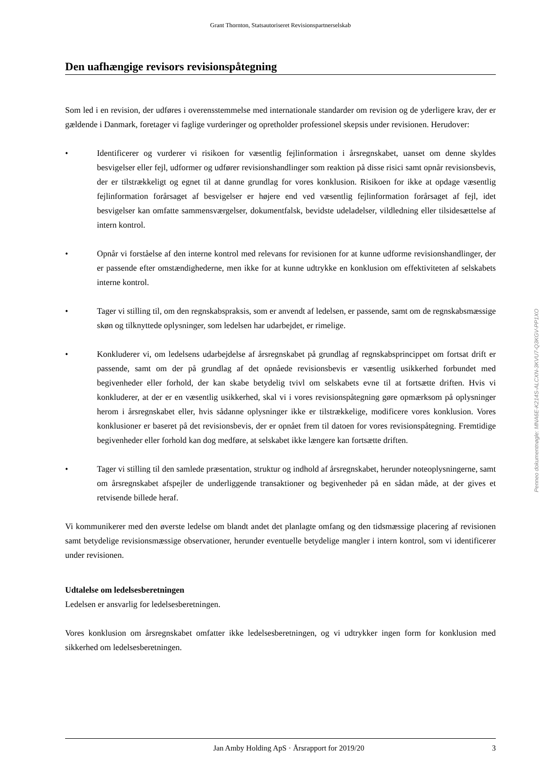Grant Thornton, Statsautoriseret Revisionspartnerselskab
Den uafhængige revisors revisionspåtegning
Som led i en revision, der udføres i overensstemmelse med internationale standarder om revision og de yderligere krav, der er gældende i Danmark, foretager vi faglige vurderinger og opretholder professionel skepsis under revisionen. Herudover:
• Identificerer og vurderer vi risikoen for væsentlig fejlinformation i årsregnskabet, uanset om denne skyldes besvigelser eller fejl, udformer og udfører revisionshandlinger som reaktion på disse risici samt opnår revisionsbevis, der er tilstrækkeligt og egnet til at danne grundlag for vores konklusion. Risikoen for ikke at opdage væsentlig fejlinformation forårsaget af besvigelser er højere end ved væsentlig fejlinformation forårsaget af fejl, idet besvigelser kan omfatte sammensværgelser, dokumentfalsk, bevidste udeladelser, vildledning eller tilsidesættelse af intern kontrol.
• Opnår vi forståelse af den interne kontrol med relevans for revisionen for at kunne udforme revisionshandlinger, der er passende efter omstændighederne, men ikke for at kunne udtrykke en konklusion om effektiviteten af selskabets interne kontrol.
• Tager vi stilling til, om den regnskabspraksis, som er anvendt af ledelsen, er passende, samt om de regnskabsmæssige skøn og tilknyttede oplysninger, som ledelsen har udarbejdet, er rimelige.
• Konkluderer vi, om ledelsens udarbejdelse af årsregnskabet på grundlag af regnskabsprincippet om fortsat drift er passende, samt om der på grundlag af det opnåede revisionsbevis er væsentlig usikkerhed forbundet med begivenheder eller forhold, der kan skabe betydelig tvivl om selskabets evne til at fortsætte driften. Hvis vi konkluderer, at der er en væsentlig usikkerhed, skal vi i vores revisionspåtegning gøre opmærksom på oplysninger herom i årsregnskabet eller, hvis sådanne oplysninger ikke er tilstrækkelige, modificere vores konklusion. Vores konklusioner er baseret på det revisionsbevis, der er opnået frem til datoen for vores revisionspåtegning. Fremtidige begivenheder eller forhold kan dog medføre, at selskabet ikke længere kan fortsætte driften.
• Tager vi stilling til den samlede præsentation, struktur og indhold af årsregnskabet, herunder noteoplysningerne, samt om årsregnskabet afspejler de underliggende transaktioner og begivenheder på en sådan måde, at der gives et retvisende billede heraf.
Vi kommunikerer med den øverste ledelse om blandt andet det planlagte omfang og den tidsmæssige placering af revisionen samt betydelige revisionsmæssige observationer, herunder eventuelle betydelige mangler i intern kontrol, som vi identificerer under revisionen.
Udtalelse om ledelsesberetningen
Ledelsen er ansvarlig for ledelsesberetningen.
Vores konklusion om årsregnskabet omfatter ikke ledelsesberetningen, og vi udtrykker ingen form for konklusion med sikkerhed om ledelsesberetningen.
Jan Amby Holding ApS · Årsrapport for 2019/20 3
Penneo dokumentnøgle: MNA6E-K214S-ALCXN-3KVU7-Q3KGV-PP1XO